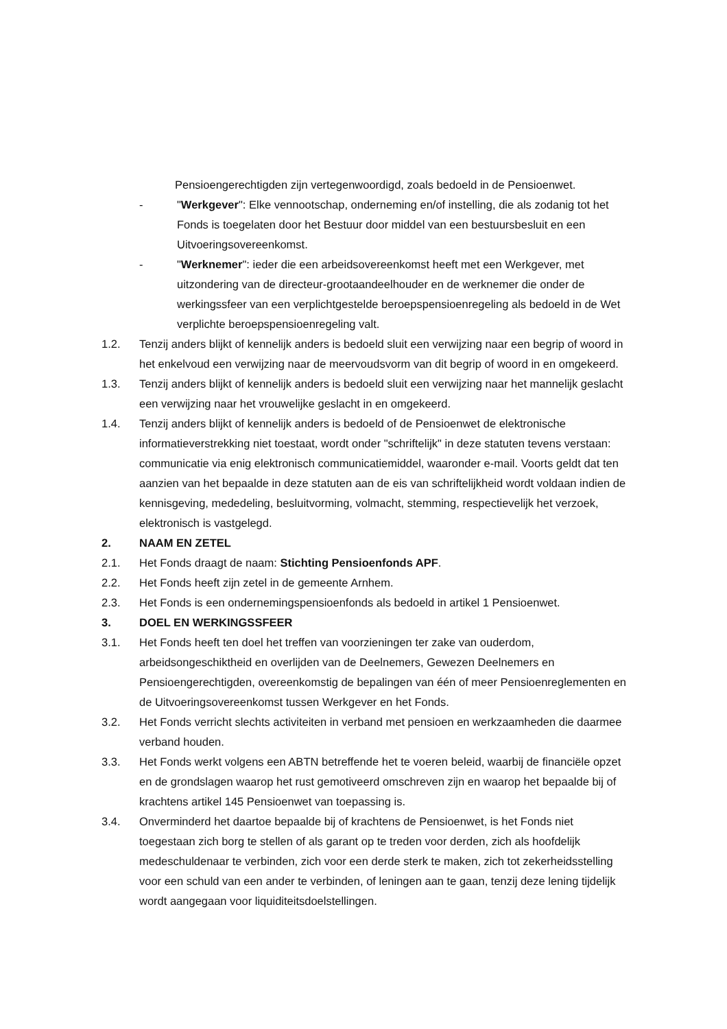Pensioengerechtigden zijn vertegenwoordigd, zoals bedoeld in de Pensioenwet.
- "Werkgever": Elke vennootschap, onderneming en/of instelling, die als zodanig tot het Fonds is toegelaten door het Bestuur door middel van een bestuursbesluit en een Uitvoeringsovereenkomst.
- "Werknemer": ieder die een arbeidsovereenkomst heeft met een Werkgever, met uitzondering van de directeur-grootaandeelhouder en de werknemer die onder de werkingssfeer van een verplichtgestelde beroepspensioenregeling als bedoeld in de Wet verplichte beroepspensioenregeling valt.
1.2. Tenzij anders blijkt of kennelijk anders is bedoeld sluit een verwijzing naar een begrip of woord in het enkelvoud een verwijzing naar de meervoudsvorm van dit begrip of woord in en omgekeerd.
1.3. Tenzij anders blijkt of kennelijk anders is bedoeld sluit een verwijzing naar het mannelijk geslacht een verwijzing naar het vrouwelijke geslacht in en omgekeerd.
1.4. Tenzij anders blijkt of kennelijk anders is bedoeld of de Pensioenwet de elektronische informatieverstrekking niet toestaat, wordt onder "schriftelijk" in deze statuten tevens verstaan: communicatie via enig elektronisch communicatiemiddel, waaronder e-mail. Voorts geldt dat ten aanzien van het bepaalde in deze statuten aan de eis van schriftelijkheid wordt voldaan indien de kennisgeving, mededeling, besluitvorming, volmacht, stemming, respectievelijk het verzoek, elektronisch is vastgelegd.
2. NAAM EN ZETEL
2.1. Het Fonds draagt de naam: Stichting Pensioenfonds APF.
2.2. Het Fonds heeft zijn zetel in de gemeente Arnhem.
2.3. Het Fonds is een ondernemingspensioenfonds als bedoeld in artikel 1 Pensioenwet.
3. DOEL EN WERKINGSSFEER
3.1. Het Fonds heeft ten doel het treffen van voorzieningen ter zake van ouderdom, arbeidsongeschiktheid en overlijden van de Deelnemers, Gewezen Deelnemers en Pensioengerechtigden, overeenkomstig de bepalingen van één of meer Pensioenreglementen en de Uitvoeringsovereenkomst tussen Werkgever en het Fonds.
3.2. Het Fonds verricht slechts activiteiten in verband met pensioen en werkzaamheden die daarmee verband houden.
3.3. Het Fonds werkt volgens een ABTN betreffende het te voeren beleid, waarbij de financiële opzet en de grondslagen waarop het rust gemotiveerd omschreven zijn en waarop het bepaalde bij of krachtens artikel 145 Pensioenwet van toepassing is.
3.4. Onverminderd het daartoe bepaalde bij of krachtens de Pensioenwet, is het Fonds niet toegestaan zich borg te stellen of als garant op te treden voor derden, zich als hoofdelijk medeschuldenaar te verbinden, zich voor een derde sterk te maken, zich tot zekerheidsstelling voor een schuld van een ander te verbinden, of leningen aan te gaan, tenzij deze lening tijdelijk wordt aangegaan voor liquiditeitsdoelstellingen.